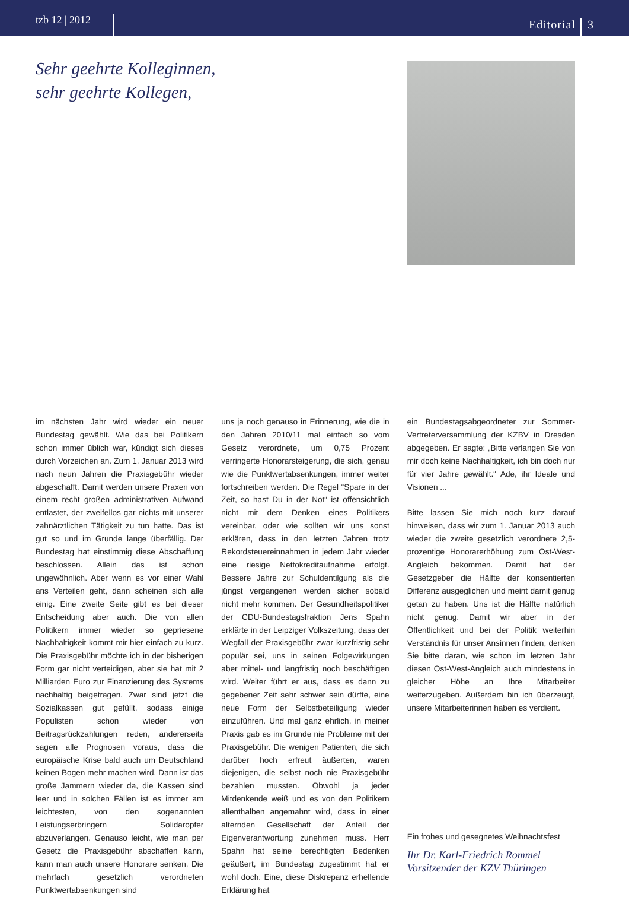tzb 12 | 2012
Editorial
3
Sehr geehrte Kolleginnen,
sehr geehrte Kollegen,
im nächsten Jahr wird wieder ein neuer Bundestag gewählt. Wie das bei Politikern schon immer üblich war, kündigt sich dieses durch Vorzeichen an. Zum 1. Januar 2013 wird nach neun Jahren die Praxisgebühr wieder abgeschafft. Damit werden unsere Praxen von einem recht großen administrativen Aufwand entlastet, der zweifellos gar nichts mit unserer zahnärztlichen Tätigkeit zu tun hatte. Das ist gut so und im Grunde lange überfällig. Der Bundestag hat einstimmig diese Abschaffung beschlossen. Allein das ist schon ungewöhnlich. Aber wenn es vor einer Wahl ans Verteilen geht, dann scheinen sich alle einig. Eine zweite Seite gibt es bei dieser Entscheidung aber auch. Die von allen Politikern immer wieder so gepriesene Nachhaltigkeit kommt mir hier einfach zu kurz. Die Praxisgebühr möchte ich in der bisherigen Form gar nicht verteidigen, aber sie hat mit 2 Milliarden Euro zur Finanzierung des Systems nachhaltig beigetragen. Zwar sind jetzt die Sozialkassen gut gefüllt, sodass einige Populisten schon wieder von Beitragsrückzahlungen reden, andererseits sagen alle Prognosen voraus, dass die europäische Krise bald auch um Deutschland keinen Bogen mehr machen wird. Dann ist das große Jammern wieder da, die Kassen sind leer und in solchen Fällen ist es immer am leichtesten, von den sogenannten Leistungserbringern Solidaropfer abzuverlangen. Genauso leicht, wie man per Gesetz die Praxisgebühr abschaffen kann, kann man auch unsere Honorare senken. Die mehrfach gesetzlich verordneten Punktwertabsenkungen sind
uns ja noch genauso in Erinnerung, wie die in den Jahren 2010/11 mal einfach so vom Gesetz verordnete, um 0,75 Prozent verringerte Honorarsteigerung, die sich, genau wie die Punktwertabsenkungen, immer weiter fortschreiben werden. Die Regel “Spare in der Zeit, so hast Du in der Not“ ist offensichtlich nicht mit dem Denken eines Politikers vereinbar, oder wie sollten wir uns sonst erklären, dass in den letzten Jahren trotz Rekordsteuereinnahmen in jedem Jahr wieder eine riesige Nettokreditaufnahme erfolgt. Bessere Jahre zur Schuldentilgung als die jüngst vergangenen werden sicher sobald nicht mehr kommen. Der Gesundheitspolitiker der CDU-Bundestagsfraktion Jens Spahn erklärte in der Leipziger Volkszeitung, dass der Wegfall der Praxisgebühr zwar kurzfristig sehr populär sei, uns in seinen Folgewirkungen aber mittel- und langfristig noch beschäftigen wird. Weiter führt er aus, dass es dann zu gegebener Zeit sehr schwer sein dürfte, eine neue Form der Selbstbeteiligung wieder einzuführen. Und mal ganz ehrlich, in meiner Praxis gab es im Grunde nie Probleme mit der Praxisgebühr. Die wenigen Patienten, die sich darüber hoch erfreut äußerten, waren diejenigen, die selbst noch nie Praxisgebühr bezahlen mussten. Obwohl ja jeder Mitdenkende weiß und es von den Politikern allenthalben angemahnt wird, dass in einer alternden Gesellschaft der Anteil der Eigenverantwortung zunehmen muss. Herr Spahn hat seine berechtigten Bedenken geäußert, im Bundestag zugestimmt hat er wohl doch. Eine, diese Diskrepanz erhellende Erklärung hat
ein Bundestagsabgeordneter zur Sommer-Vertreterversammlung der KZBV in Dresden abgegeben. Er sagte: „Bitte verlangen Sie von mir doch keine Nachhaltigkeit, ich bin doch nur für vier Jahre gewählt.“ Ade, ihr Ideale und Visionen ...
Bitte lassen Sie mich noch kurz darauf hinweisen, dass wir zum 1. Januar 2013 auch wieder die zweite gesetzlich verordnete 2,5-prozentige Honorarerhöhung zum Ost-West-Angleich bekommen. Damit hat der Gesetzgeber die Hälfte der konsentierten Differenz ausgeglichen und meint damit genug getan zu haben. Uns ist die Hälfte natürlich nicht genug. Damit wir aber in der Öffentlichkeit und bei der Politik weiterhin Verständnis für unser Ansinnen finden, denken Sie bitte daran, wie schon im letzten Jahr diesen Ost-West-Angleich auch mindestens in gleicher Höhe an Ihre Mitarbeiter weiterzugeben. Außerdem bin ich überzeugt, unsere Mitarbeiterinnen haben es verdient.
Ein frohes und gesegnetes Weihnachtsfest
Ihr Dr. Karl-Friedrich Rommel
Vorsitzender der KZV Thüringen